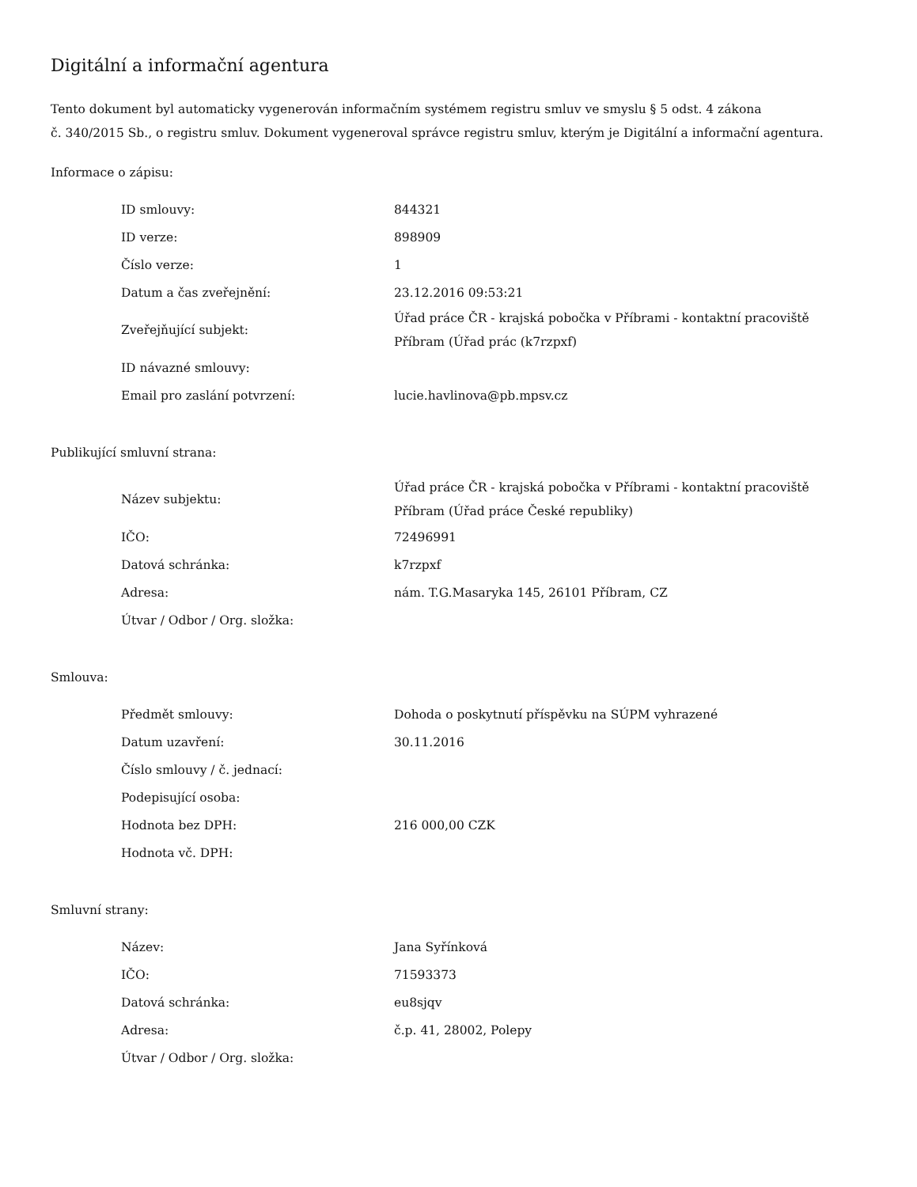Digitální a informační agentura
Tento dokument byl automaticky vygenerován informačním systémem registru smluv ve smyslu § 5 odst. 4 zákona
č. 340/2015 Sb., o registru smluv. Dokument vygeneroval správce registru smluv, kterým je Digitální a informační agentura.
Informace o zápisu:
| ID smlouvy: | 844321 |
| ID verze: | 898909 |
| Číslo verze: | 1 |
| Datum a čas zveřejnění: | 23.12.2016 09:53:21 |
| Zveřejňující subjekt: | Úřad práce ČR - krajská pobočka v Příbrami - kontaktní pracoviště Příbram (Úřad prác (k7rzpxf) |
| ID návazné smlouvy: | |
| Email pro zaslání potvrzení: | lucie.havlinova@pb.mpsv.cz |
Publikující smluvní strana:
| Název subjektu: | Úřad práce ČR - krajská pobočka v Příbrami - kontaktní pracoviště Příbram (Úřad práce České republiky) |
| IČO: | 72496991 |
| Datová schránka: | k7rzpxf |
| Adresa: | nám. T.G.Masaryka 145, 26101 Příbram, CZ |
| Útvar / Odbor / Org. složka: | |
Smlouva:
| Předmět smlouvy: | Dohoda o poskytnutí příspěvku na SÚPM vyhrazené |
| Datum uzavření: | 30.11.2016 |
| Číslo smlouvy / č. jednací: | |
| Podepisující osoba: | |
| Hodnota bez DPH: | 216 000,00 CZK |
| Hodnota vč. DPH: | |
Smluvní strany:
| Název: | Jana Syřínková |
| IČO: | 71593373 |
| Datová schránka: | eu8sjqv |
| Adresa: | č.p. 41, 28002, Polepy |
| Útvar / Odbor / Org. složka: | |